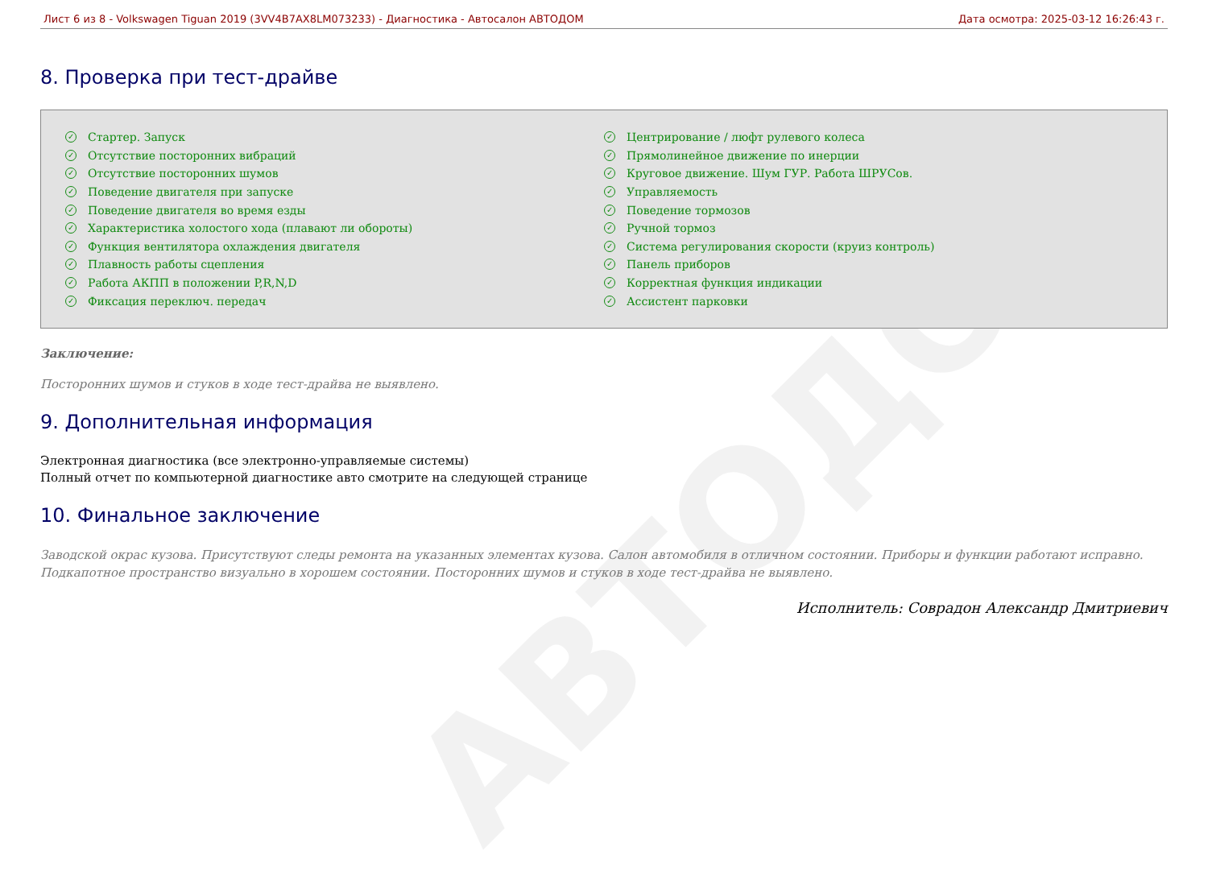АВТОДОМ
Лист 6 из 8 - Volkswagen Tiguan 2019 (3VV4B7AX8LM073233) - Диагностика - Автосалон АВТОДОМ Дата осмотра: 2025-03-12 16:26:43 г.
8. Проверка при тест-драйве
✓ Стартер. Запуск
✓ Отсутствие посторонних вибраций
✓ Отсутствие посторонних шумов
✓ Поведение двигателя при запуске
✓ Поведение двигателя во время езды
✓ Характеристика холостого хода (плавают ли обороты)
✓ Функция вентилятора охлаждения двигателя
✓ Плавность работы сцепления
✓ Работа АКПП в положении P,R,N,D
✓ Фиксация переключ. передач
✓ Центрирование / люфт рулевого колеса
✓ Прямолинейное движение по инерции
✓ Круговое движение. Шум ГУР. Работа ШРУСов.
✓ Управляемость
✓ Поведение тормозов
✓ Ручной тормоз
✓ Система регулирования скорости (круиз контроль)
✓ Панель приборов
✓ Корректная функция индикации
✓ Ассистент парковки
Заключение:
Посторонних шумов и стуков в ходе тест-драйва не выявлено.
9. Дополнительная информация
Электронная диагностика (все электронно-управляемые системы)
Полный отчет по компьютерной диагностике авто смотрите на следующей странице
10. Финальное заключение
Заводской окрас кузова. Присутствуют следы ремонта на указанных элементах кузова. Салон автомобиля в отличном состоянии. Приборы и функции работают исправно. Подкапотное пространство визуально в хорошем состоянии. Посторонних шумов и стуков в ходе тест-драйва не выявлено.
Исполнитель: Соврадон Александр Дмитриевич